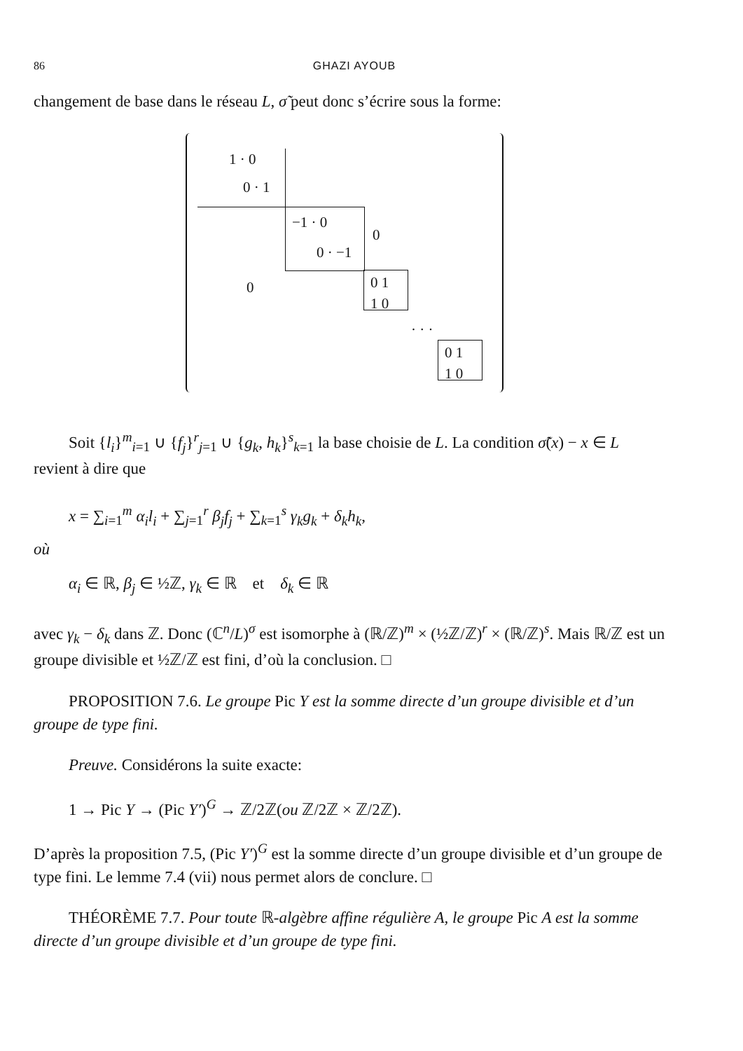86 GHAZI AYOUB
changement de base dans le réseau L, σ̃ peut donc s’écrire sous la forme:
1 · 0
0 · 1
−1 · 0
0
0 · −1
0 0 1
1 0
· · ·
0 1
1 0
Soit {l<sub>i</sub>}<sup>m</sup><sub>i=1</sub> ∪ {f<sub>j</sub>}<sup>r</sup><sub>j=1</sub> ∪ {g<sub>k</sub>, h<sub>k</sub>}<sup>s</sup><sub>k=1</sub> la base choisie de L. La condition σ̃(x) − x ∈ L revient à dire que
x = ∑<sub>i=1</sub><sup>m</sup> α<sub>i</sub>l<sub>i</sub> + ∑<sub>j=1</sub><sup>r</sup> β<sub>j</sub>f<sub>j</sub> + ∑<sub>k=1</sub><sup>s</sup> γ<sub>k</sub>g<sub>k</sub> + δ<sub>k</sub>h<sub>k</sub>,
où
α<sub>i</sub> ∈ ℝ, β<sub>j</sub> ∈ ½ℤ, γ<sub>k</sub> ∈ ℝ et δ<sub>k</sub> ∈ ℝ
avec γ<sub>k</sub> − δ<sub>k</sub> dans ℤ. Donc (ℂ<sup>n</sup>/L)<sup>σ</sup> est isomorphe à (ℝ/ℤ)<sup>m</sup> × (½ℤ/ℤ)<sup>r</sup> × (ℝ/ℤ)<sup>s</sup>. Mais ℝ/ℤ est un groupe divisible et ½ℤ/ℤ est fini, d’où la conclusion. □
PROPOSITION 7.6. Le groupe Pic Y est la somme directe d’un groupe divisible et d’un groupe de type fini.
Preuve. Considérons la suite exacte:
1 → Pic Y → (Pic Y′)<sup>G</sup> → ℤ/2ℤ(ou ℤ/2ℤ × ℤ/2ℤ).
D’après la proposition 7.5, (Pic Y′)<sup>G</sup> est la somme directe d’un groupe divisible et d’un groupe de type fini. Le lemme 7.4 (vii) nous permet alors de conclure. □
THÉORÈME 7.7. Pour toute ℝ-algèbre affine régulière A, le groupe Pic A est la somme directe d’un groupe divisible et d’un groupe de type fini.